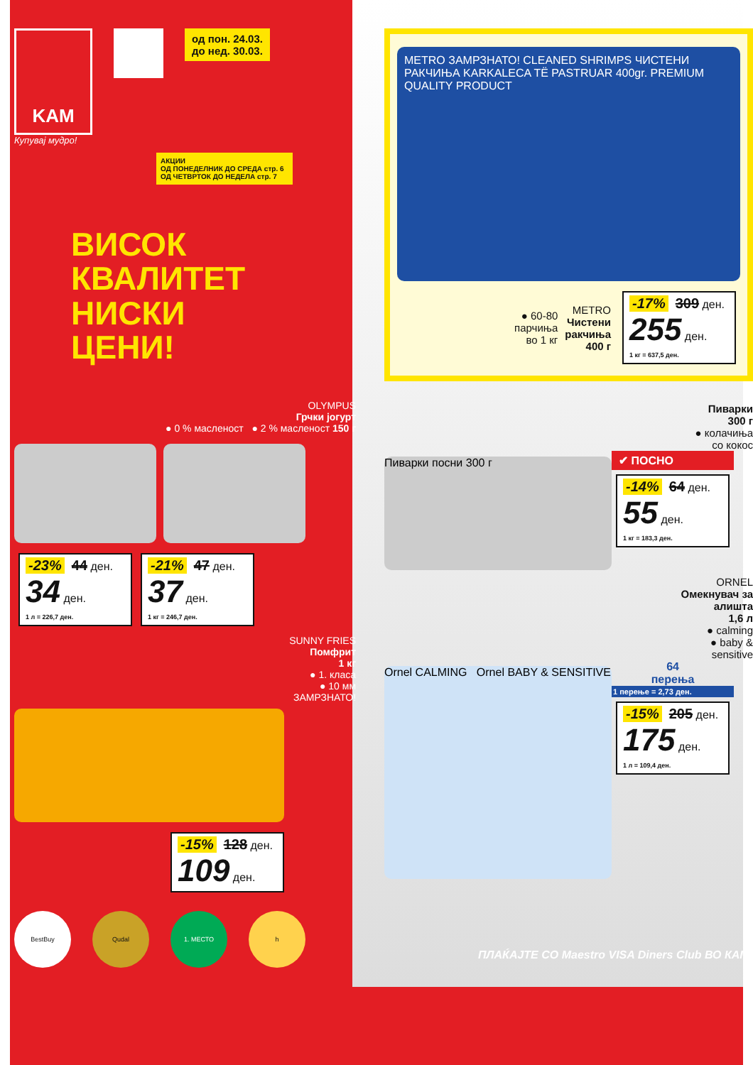KAM
Купувај мудро!
од пон. 24.03.
до нед. 30.03.
АКЦИИ
ОД ПОНЕДЕЛНИК ДО СРЕДА стр. 6
ОД ЧЕТВРТОК ДО НЕДЕЛА стр. 7
ВИСОК
КВАЛИТЕТ
НИСКИ
ЦЕНИ!
OLYMPUS
Грчки јогурт
● 0 % масленост ● 2 % масленост 150 г
-23% 44 ден.
34 ден.
1 л = 226,7 ден.
-21% 47 ден.
37 ден.
1 кг = 246,7 ден.
SUNNY FRIES
Помфрит
1 кг
● 1. класа
● 10 мм
ЗАМРЗНАТО!
-15% 128 ден.
109 ден.
BestBuy Qudal 1. МЕСТО h
METRO ЗАМРЗНАТО! CLEANED SHRIMPS ЧИСТЕНИ РАКЧИЊА KARKALECA TË PASTRUAR 400gr. PREMIUM QUALITY PRODUCT
● 60-80
парчиња
во 1 кг
METRO
Чистени
ракчиња
400 г
-17% 309 ден.
255 ден.
1 кг = 637,5 ден.
Пиварки
300 г
● колачиња
со кокос
Пиварки посни 300 г
✔ ПОСНО
-14% 64 ден.
55 ден.
1 кг = 183,3 ден.
ORNEL
Омекнувач за
алишта
1,6 л
● calming
● baby &
sensitive
Ornel CALMING Ornel BABY & SENSITIVE
64
перења
1 перење = 2,73 ден.
-15% 205 ден.
175 ден.
1 л = 109,4 ден.
ПЛАЌАЈТЕ СО Maestro VISA Diners Club ВО КАМ!